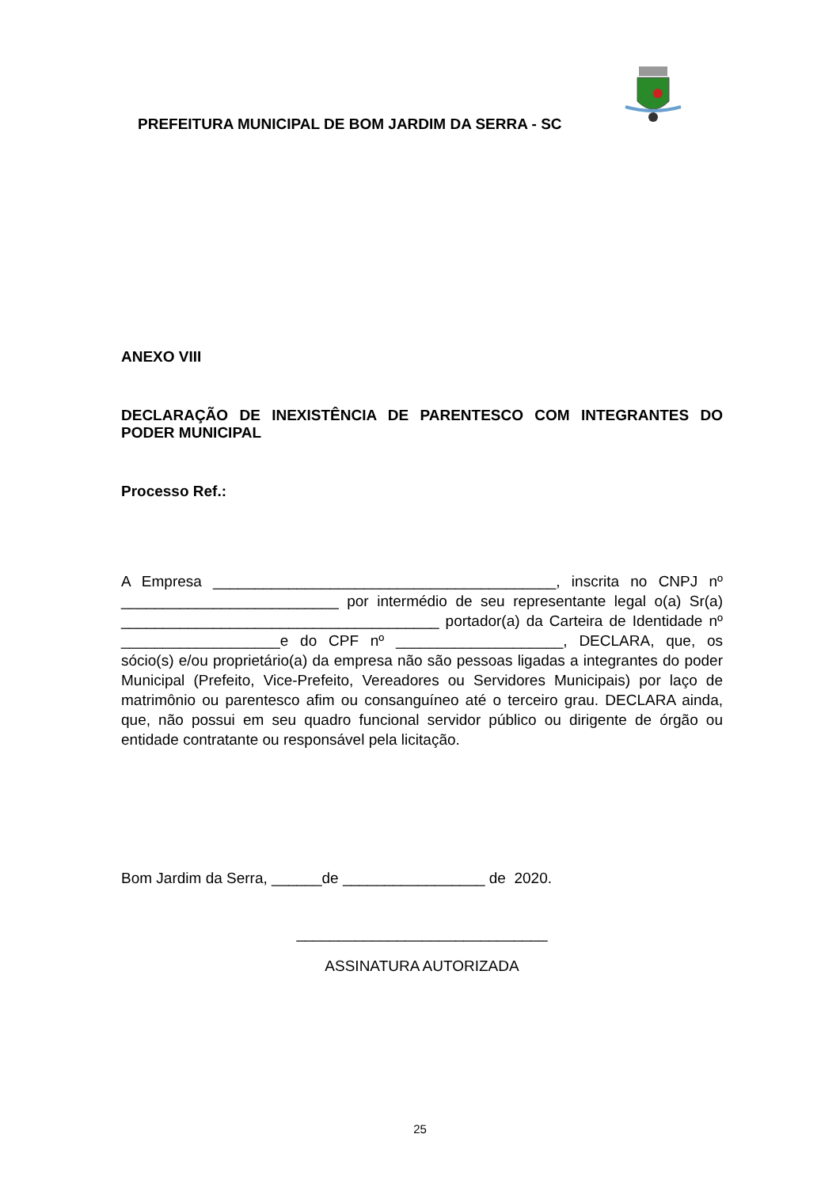PREFEITURA MUNICIPAL DE BOM JARDIM DA SERRA - SC
ANEXO VIII
DECLARAÇÃO DE INEXISTÊNCIA DE PARENTESCO COM INTEGRANTES DO PODER MUNICIPAL
Processo Ref.:
A Empresa _________________________________________, inscrita no CNPJ nº __________________________ por intermédio de seu representante legal o(a) Sr(a) ______________________________________ portador(a) da Carteira de Identidade nº ___________________e do CPF nº ____________________, DECLARA, que, os sócio(s) e/ou proprietário(a) da empresa não são pessoas ligadas a integrantes do poder Municipal (Prefeito, Vice-Prefeito, Vereadores ou Servidores Municipais) por laço de matrimônio ou parentesco afim ou consanguíneo até o terceiro grau. DECLARA ainda, que, não possui em seu quadro funcional servidor público ou dirigente de órgão ou entidade contratante ou responsável pela licitação.
Bom Jardim da Serra, ______de _________________ de 2020.
______________________________
ASSINATURA AUTORIZADA
25